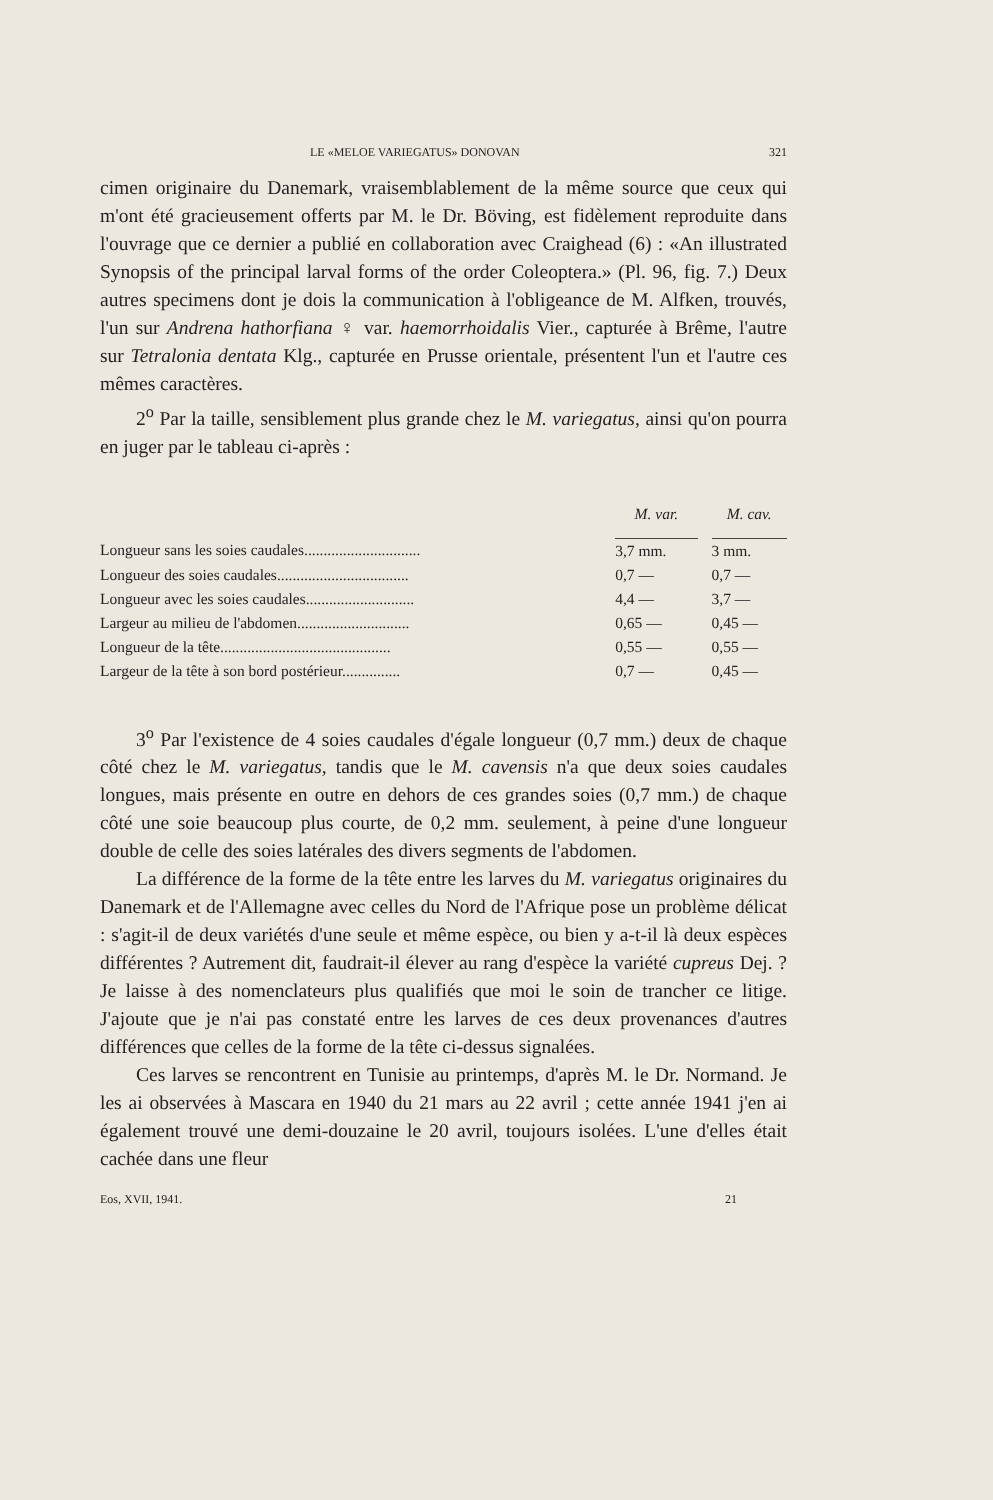LE «MELOE VARIEGATUS» DONOVAN 321
cimen originaire du Danemark, vraisemblablement de la même source que ceux qui m'ont été gracieusement offerts par M. le Dr. Böving, est fidèlement reproduite dans l'ouvrage que ce dernier a publié en collaboration avec Craighead (6) : «An illustrated Synopsis of the principal larval forms of the order Coleoptera.» (Pl. 96, fig. 7.) Deux autres specimens dont je dois la communication à l'obligeance de M. Alfken, trouvés, l'un sur Andrena hathorfiana ♀ var. haemorrhoidalis Vier., capturée à Brême, l'autre sur Tetralonia dentata Klg., capturée en Prusse orientale, présentent l'un et l'autre ces mêmes caractères.
2<sup>o</sup> Par la taille, sensiblement plus grande chez le M. variegatus, ainsi qu'on pourra en juger par le tableau ci-après :
| | M. var. | | M. cav. |
| --- | --- | --- | --- |
| Longueur sans les soies caudales.............................. | 3,7 mm. | | 3 mm. |
| Longueur des soies caudales.................................. | 0,7 — | | 0,7 — |
| Longueur avec les soies caudales............................ | 4,4 — | | 3,7 — |
| Largeur au milieu de l'abdomen............................. | 0,65 — | | 0,45 — |
| Longueur de la tête............................................ | 0,55 — | | 0,55 — |
| Largeur de la tête à son bord postérieur............... | 0,7 — | | 0,45 — |
3<sup>o</sup> Par l'existence de 4 soies caudales d'égale longueur (0,7 mm.) deux de chaque côté chez le M. variegatus, tandis que le M. cavensis n'a que deux soies caudales longues, mais présente en outre en dehors de ces grandes soies (0,7 mm.) de chaque côté une soie beaucoup plus courte, de 0,2 mm. seulement, à peine d'une longueur double de celle des soies latérales des divers segments de l'abdomen.
La différence de la forme de la tête entre les larves du M. variegatus originaires du Danemark et de l'Allemagne avec celles du Nord de l'Afrique pose un problème délicat : s'agit-il de deux variétés d'une seule et même espèce, ou bien y a-t-il là deux espèces différentes ? Autrement dit, faudrait-il élever au rang d'espèce la variété cupreus Dej. ? Je laisse à des nomenclateurs plus qualifiés que moi le soin de trancher ce litige. J'ajoute que je n'ai pas constaté entre les larves de ces deux provenances d'autres différences que celles de la forme de la tête ci-dessus signalées.
Ces larves se rencontrent en Tunisie au printemps, d'après M. le Dr. Normand. Je les ai observées à Mascara en 1940 du 21 mars au 22 avril ; cette année 1941 j'en ai également trouvé une demi-douzaine le 20 avril, toujours isolées. L'une d'elles était cachée dans une fleur
Eos, XVII, 1941. 21